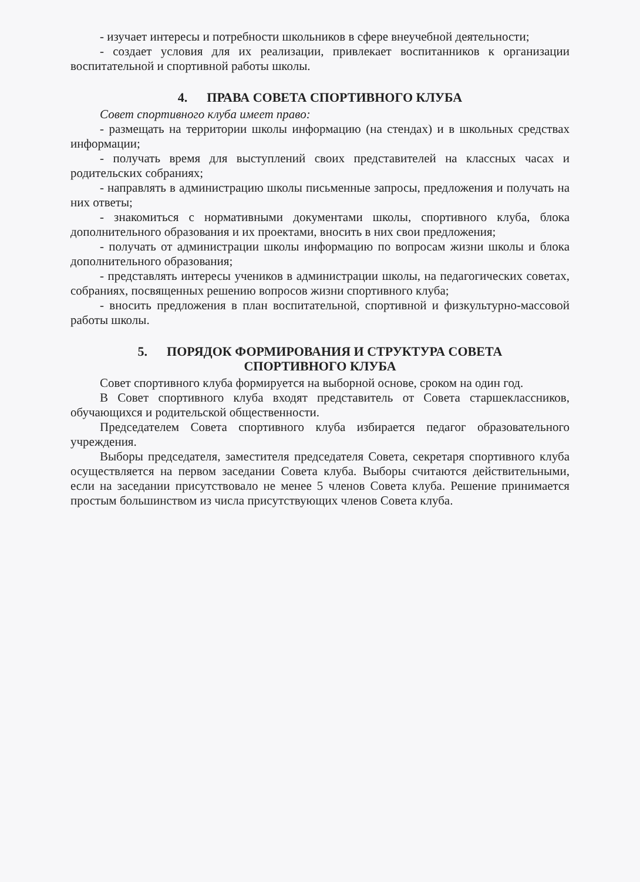- изучает интересы и потребности школьников в сфере внеучебной деятельности;
- создает условия для их реализации, привлекает воспитанников к организации воспитательной и спортивной работы школы.
4. ПРАВА СОВЕТА СПОРТИВНОГО КЛУБА
Совет спортивного клуба имеет право:
- размещать на территории школы информацию (на стендах) и в школьных средствах информации;
- получать время для выступлений своих представителей на классных часах и родительских собраниях;
- направлять в администрацию школы письменные запросы, предложения и получать на них ответы;
- знакомиться с нормативными документами школы, спортивного клуба, блока дополнительного образования и их проектами, вносить в них свои предложения;
- получать от администрации школы информацию по вопросам жизни школы и блока дополнительного образования;
- представлять интересы учеников в администрации школы, на педагогических советах, собраниях, посвященных решению вопросов жизни спортивного клуба;
- вносить предложения в план воспитательной, спортивной и физкультурно-массовой работы школы.
5. ПОРЯДОК ФОРМИРОВАНИЯ И СТРУКТУРА СОВЕТА
СПОРТИВНОГО КЛУБА
Совет спортивного клуба формируется на выборной основе, сроком на один год.
В Совет спортивного клуба входят представитель от Совета старшеклассников, обучающихся и родительской общественности.
Председателем Совета спортивного клуба избирается педагог образовательного учреждения.
Выборы председателя, заместителя председателя Совета, секретаря спортивного клуба осуществляется на первом заседании Совета клуба. Выборы считаются действительными, если на заседании присутствовало не менее 5 членов Совета клуба. Решение принимается простым большинством из числа присутствующих членов Совета клуба.